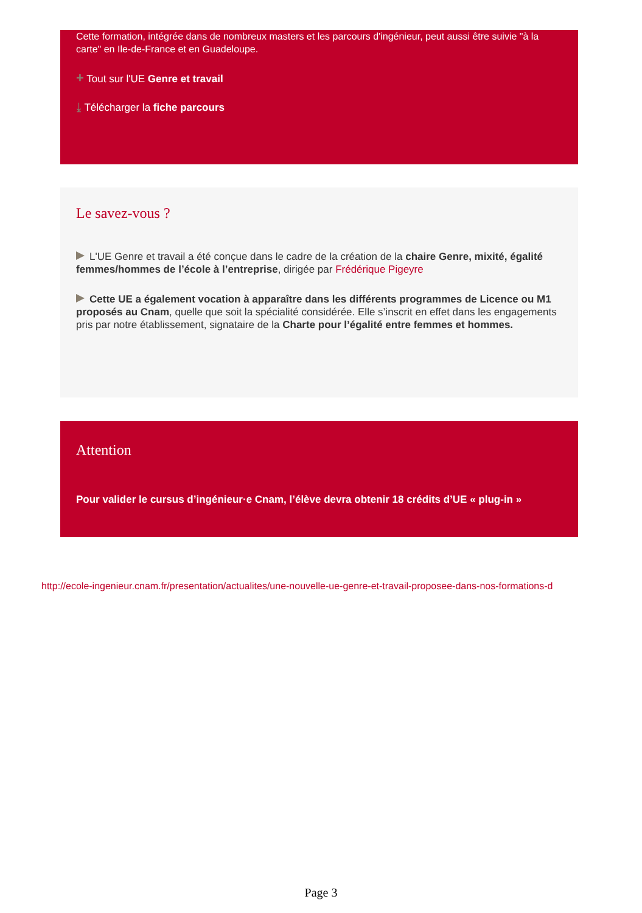Cette formation, intégrée dans de nombreux masters et les parcours d'ingénieur, peut aussi être suivie "à la carte" en Ile-de-France et en Guadeloupe.
+ Tout sur l'UE Genre et travail
⤓ Télécharger la fiche parcours
Le savez-vous ?
L'UE Genre et travail a été conçue dans le cadre de la création de la chaire Genre, mixité, égalité femmes/hommes de l’école à l’entreprise, dirigée par Frédérique Pigeyre
Cette UE a également vocation à apparaître dans les différents programmes de Licence ou M1 proposés au Cnam, quelle que soit la spécialité considérée. Elle s’inscrit en effet dans les engagements pris par notre établissement, signataire de la Charte pour l’égalité entre femmes et hommes.
Attention
Pour valider le cursus d’ingénieur·e Cnam, l’élève devra obtenir 18 crédits d’UE « plug-in »
http://ecole-ingenieur.cnam.fr/presentation/actualites/une-nouvelle-ue-genre-et-travail-proposee-dans-nos-formations-d
Page 3